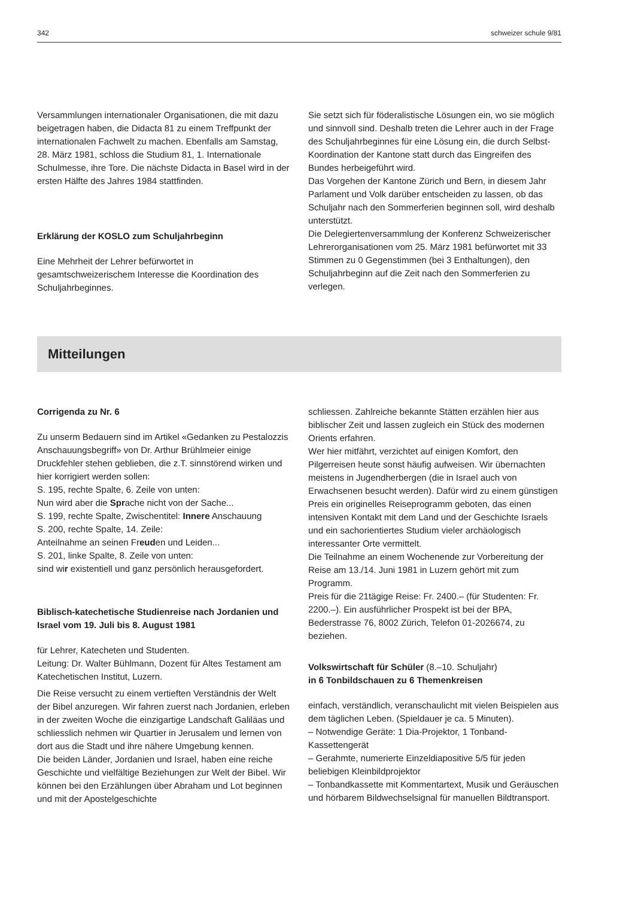342 schweizer schule 9/81
Versammlungen internationaler Organisationen, die mit dazu beigetragen haben, die Didacta 81 zu einem Treffpunkt der internationalen Fachwelt zu machen. Ebenfalls am Samstag, 28. März 1981, schloss die Studium 81, 1. Internationale Schulmesse, ihre Tore. Die nächste Didacta in Basel wird in der ersten Hälfte des Jahres 1984 stattfinden.
Erklärung der KOSLO zum Schuljahrbeginn
Eine Mehrheit der Lehrer befürwortet in gesamtschweizerischem Interesse die Koordination des Schuljahrbeginnes.
Sie setzt sich für föderalistische Lösungen ein, wo sie möglich und sinnvoll sind. Deshalb treten die Lehrer auch in der Frage des Schuljahrbeginnes für eine Lösung ein, die durch Selbst-Koordination der Kantone statt durch das Eingreifen des Bundes herbeigeführt wird.
Das Vorgehen der Kantone Zürich und Bern, in diesem Jahr Parlament und Volk darüber entscheiden zu lassen, ob das Schuljahr nach den Sommerferien beginnen soll, wird deshalb unterstützt.
Die Delegiertenversammlung der Konferenz Schweizerischer Lehrerorganisationen vom 25. März 1981 befürwortet mit 33 Stimmen zu 0 Gegenstimmen (bei 3 Enthaltungen), den Schuljahrbeginn auf die Zeit nach den Sommerferien zu verlegen.
Mitteilungen
Corrigenda zu Nr. 6
Zu unserm Bedauern sind im Artikel «Gedanken zu Pestalozzis Anschauungsbegriff» von Dr. Arthur Brühlmeier einige Druckfehler stehen geblieben, die z.T. sinnstörend wirken und hier korrigiert werden sollen:
S. 195, rechte Spalte, 6. Zeile von unten:
Nun wird aber die Sprache nicht von der Sache...
S. 199, rechte Spalte, Zwischentitel: Innere Anschauung
S. 200, rechte Spalte, 14. Zeile:
Anteilnahme an seinen Freuden und Leiden...
S. 201, linke Spalte, 8. Zeile von unten:
sind wir existentiell und ganz persönlich herausgefordert.
Biblisch-katechetische Studienreise nach Jordanien und Israel vom 19. Juli bis 8. August 1981
für Lehrer, Katecheten und Studenten.
Leitung: Dr. Walter Bühlmann, Dozent für Altes Testament am Katechetischen Institut, Luzern.
Die Reise versucht zu einem vertieften Verständnis der Welt der Bibel anzuregen. Wir fahren zuerst nach Jordanien, erleben in der zweiten Woche die einzigartige Landschaft Galiläas und schliesslich nehmen wir Quartier in Jerusalem und lernen von dort aus die Stadt und ihre nähere Umgebung kennen.
Die beiden Länder, Jordanien und Israel, haben eine reiche Geschichte und vielfältige Beziehungen zur Welt der Bibel. Wir können bei den Erzählungen über Abraham und Lot beginnen und mit der Apostelgeschichte
schliessen. Zahlreiche bekannte Stätten erzählen hier aus biblischer Zeit und lassen zugleich ein Stück des modernen Orients erfahren.
Wer hier mitfährt, verzichtet auf einigen Komfort, den Pilgerreisen heute sonst häufig aufweisen. Wir übernachten meistens in Jugendherbergen (die in Israel auch von Erwachsenen besucht werden). Dafür wird zu einem günstigen Preis ein originelles Reiseprogramm geboten, das einen intensiven Kontakt mit dem Land und der Geschichte Israels und ein sachorientiertes Studium vieler archäologisch interessanter Orte vermittelt.
Die Teilnahme an einem Wochenende zur Vorbereitung der Reise am 13./14. Juni 1981 in Luzern gehört mit zum Programm.
Preis für die 21tägige Reise: Fr. 2400.– (für Studenten: Fr. 2200.–). Ein ausführlicher Prospekt ist bei der BPA, Bederstrasse 76, 8002 Zürich, Telefon 01-2026674, zu beziehen.
Volkswirtschaft für Schüler (8.–10. Schuljahr)
in 6 Tonbildschauen zu 6 Themenkreisen
einfach, verständlich, veranschaulicht mit vielen Beispielen aus dem täglichen Leben. (Spieldauer je ca. 5 Minuten).
– Notwendige Geräte: 1 Dia-Projektor, 1 Tonband-Kassettengerät
– Gerahmte, numerierte Einzeldiapositive 5/5 für jeden beliebigen Kleinbildprojektor
– Tonbandkassette mit Kommentartext, Musik und Geräuschen und hörbarem Bildwechselsignal für manuellen Bildtransport.